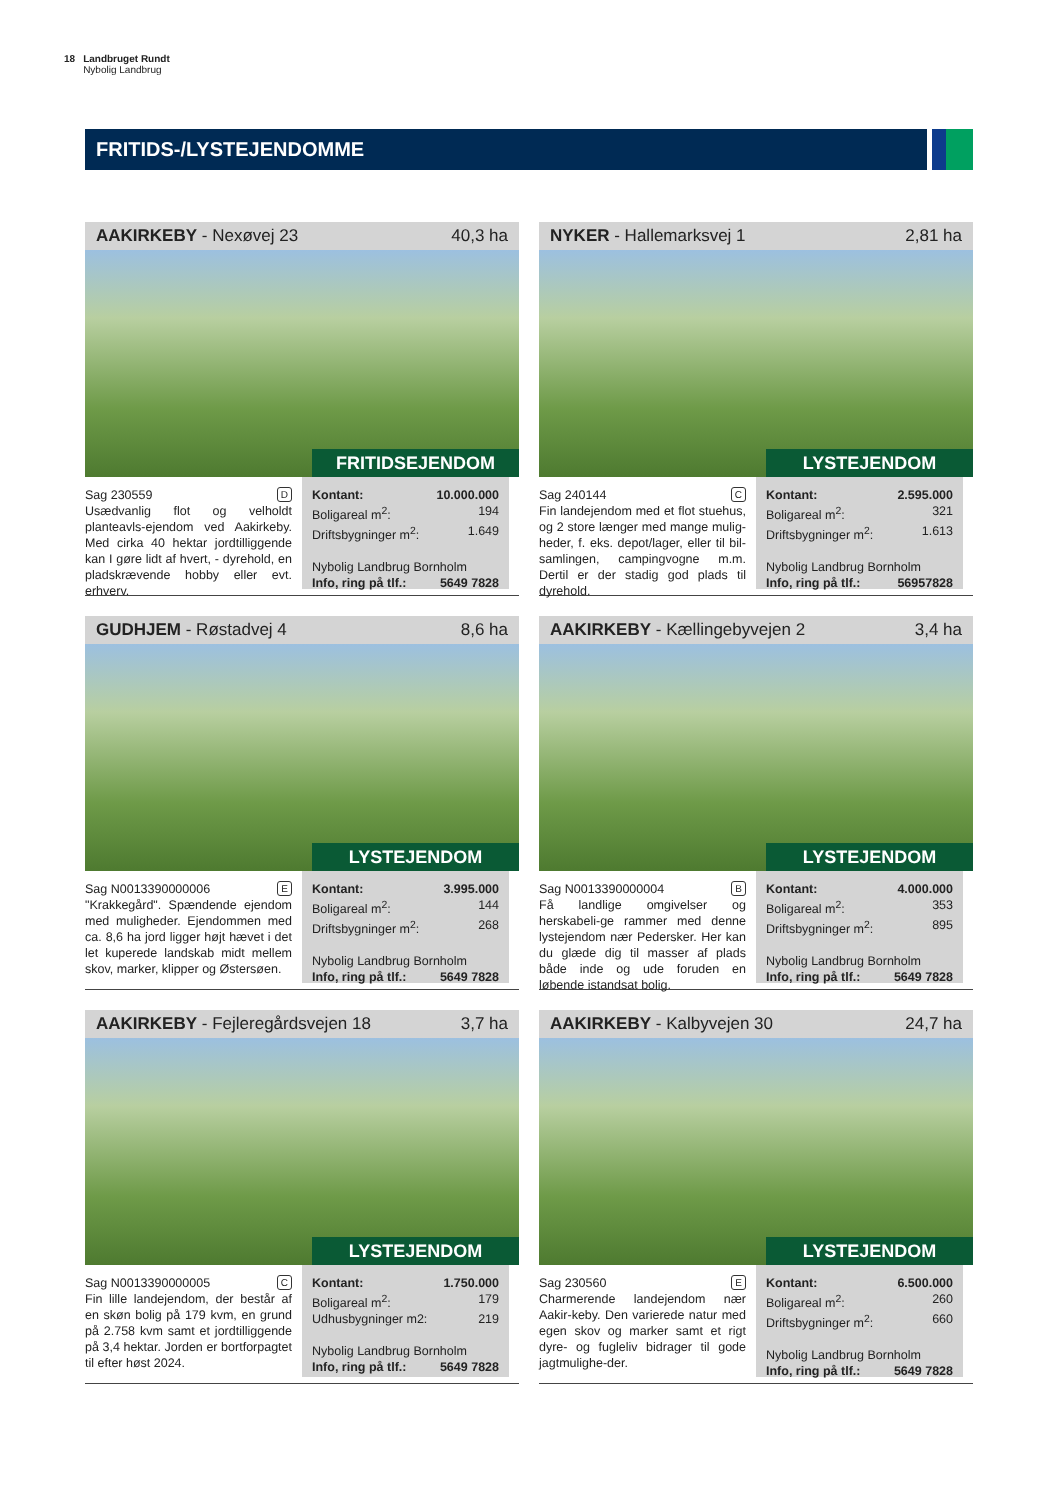18 Landbruget Rundt
Nybolig Landbrug
FRITIDS-/LYSTEJENDOMME
AAKIRKEBY - Nexøvej 23 40,3 ha
FRITIDSEJENDOM
Sag 230559 D
Usædvanlig flot og velholdt planteavls-ejendom ved Aakirkeby. Med cirka 40 hektar jordtilliggende kan I gøre lidt af hvert, - dyrehold, en pladskrævende hobby eller evt. erhverv.
Kontant: 10.000.000
Boligareal m<sup>2</sup>: 194
Driftsbygninger m<sup>2</sup>: 1.649
Nybolig Landbrug Bornholm
Info, ring på tlf.: 5649 7828
NYKER - Hallemarksvej 1 2,81 ha
LYSTEJENDOM
Sag 240144 C
Fin landejendom med et flot stuehus, og 2 store længer med mange mulig-heder, f. eks. depot/lager, eller til bil-samlingen, campingvogne m.m. Dertil er der stadig god plads til dyrehold.
Kontant: 2.595.000
Boligareal m<sup>2</sup>: 321
Driftsbygninger m<sup>2</sup>: 1.613
Nybolig Landbrug Bornholm
Info, ring på tlf.: 56957828
GUDHJEM - Røstadvej 4 8,6 ha
LYSTEJENDOM
Sag N0013390000006 E
"Krakkegård". Spændende ejendom med muligheder. Ejendommen med ca. 8,6 ha jord ligger højt hævet i det let kuperede landskab midt mellem skov, marker, klipper og Østersøen.
Kontant: 3.995.000
Boligareal m<sup>2</sup>: 144
Driftsbygninger m<sup>2</sup>: 268
Nybolig Landbrug Bornholm
Info, ring på tlf.: 5649 7828
AAKIRKEBY - Kællingebyvejen 2 3,4 ha
LYSTEJENDOM
Sag N0013390000004 B
Få landlige omgivelser og herskabeli-ge rammer med denne lystejendom nær Pedersker. Her kan du glæde dig til masser af plads både inde og ude foruden en løbende istandsat bolig.
Kontant: 4.000.000
Boligareal m<sup>2</sup>: 353
Driftsbygninger m<sup>2</sup>: 895
Nybolig Landbrug Bornholm
Info, ring på tlf.: 5649 7828
AAKIRKEBY - Fejleregårdsvejen 18 3,7 ha
LYSTEJENDOM
Sag N0013390000005 C
Fin lille landejendom, der består af en skøn bolig på 179 kvm, en grund på 2.758 kvm samt et jordtilliggende på 3,4 hektar. Jorden er bortforpagtet til efter høst 2024.
Kontant: 1.750.000
Boligareal m<sup>2</sup>: 179
Udhusbygninger m2: 219
Nybolig Landbrug Bornholm
Info, ring på tlf.: 5649 7828
AAKIRKEBY - Kalbyvejen 30 24,7 ha
LYSTEJENDOM
Sag 230560 E
Charmerende landejendom nær Aakir-keby. Den varierede natur med egen skov og marker samt et rigt dyre- og fugleliv bidrager til gode jagtmulighe-der.
Kontant: 6.500.000
Boligareal m<sup>2</sup>: 260
Driftsbygninger m<sup>2</sup>: 660
Nybolig Landbrug Bornholm
Info, ring på tlf.: 5649 7828